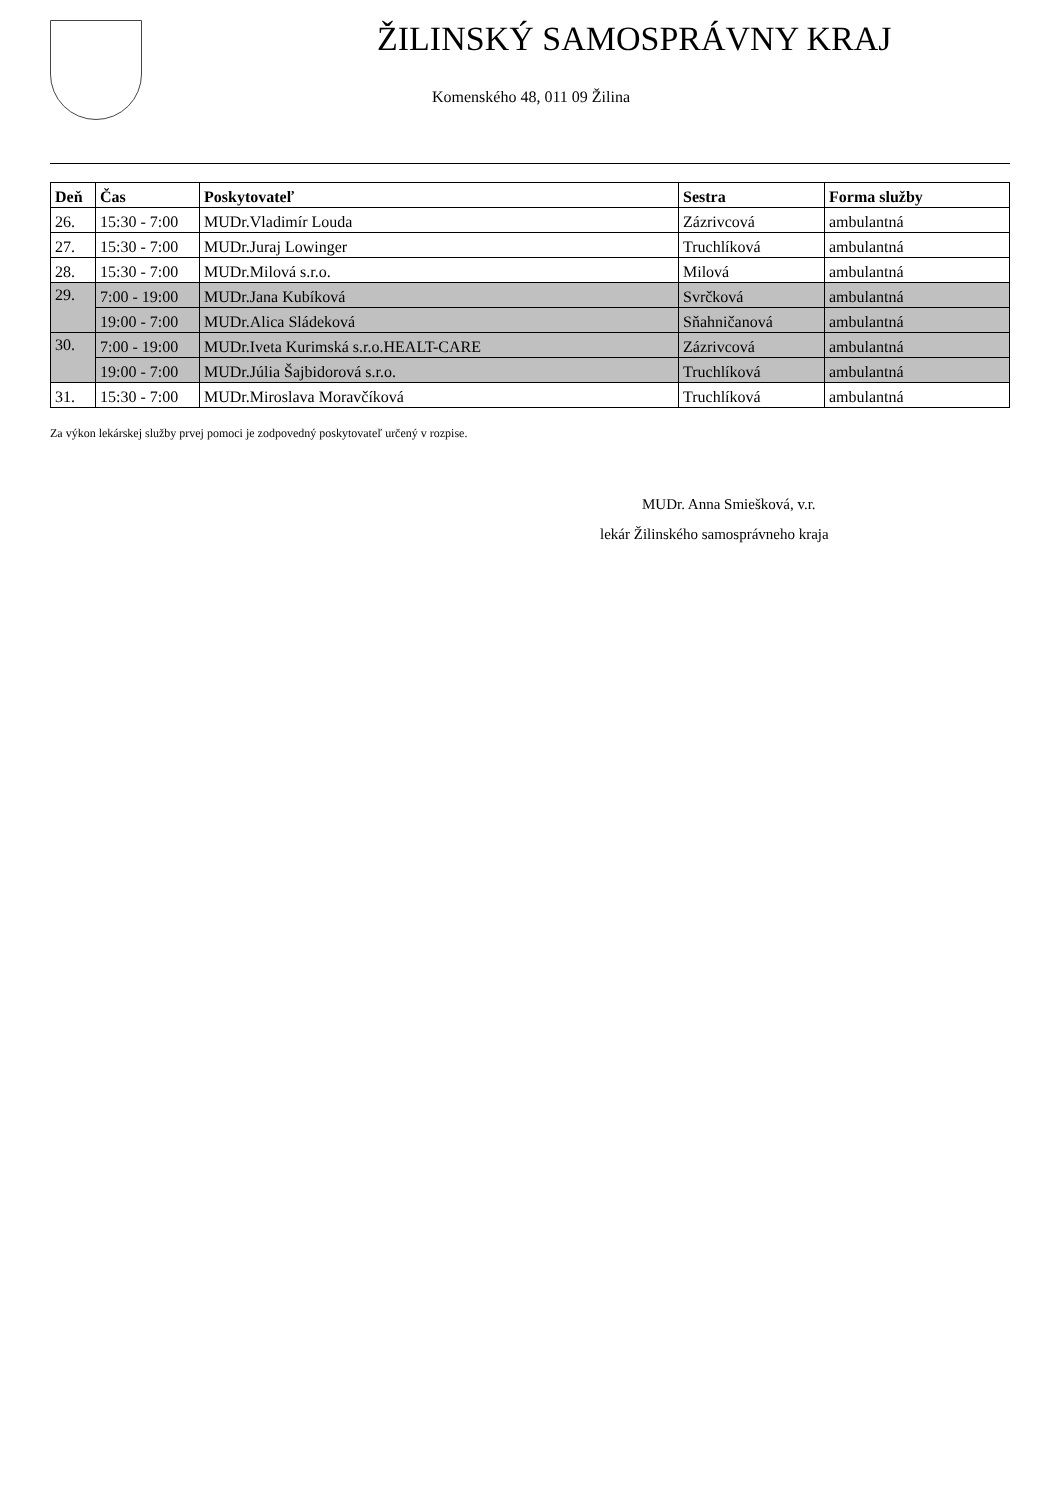ŽILINSKÝ SAMOSPRÁVNY KRAJ
Komenského 48, 011 09 Žilina
| Deň | Čas | Poskytovateľ | Sestra | Forma služby |
| --- | --- | --- | --- | --- |
| 26. | 15:30 - 7:00 | MUDr.Vladimír Louda | Zázrivcová | ambulantná |
| 27. | 15:30 - 7:00 | MUDr.Juraj Lowinger | Truchlíková | ambulantná |
| 28. | 15:30 - 7:00 | MUDr.Milová s.r.o. | Milová | ambulantná |
| 29. | 7:00 - 19:00 | MUDr.Jana Kubíková | Svrčková | ambulantná |
| | 19:00 - 7:00 | MUDr.Alica Sládeková | Sňahničanová | ambulantná |
| 30. | 7:00 - 19:00 | MUDr.Iveta Kurimská s.r.o.HEALT-CARE | Zázrivcová | ambulantná |
| | 19:00 - 7:00 | MUDr.Júlia Šajbidorová s.r.o. | Truchlíková | ambulantná |
| 31. | 15:30 - 7:00 | MUDr.Miroslava Moravčíková | Truchlíková | ambulantná |
Za výkon lekárskej služby prvej pomoci je zodpovedný poskytovateľ určený v rozpise.
MUDr. Anna Smiešková, v.r.
lekár Žilinského samosprávneho kraja